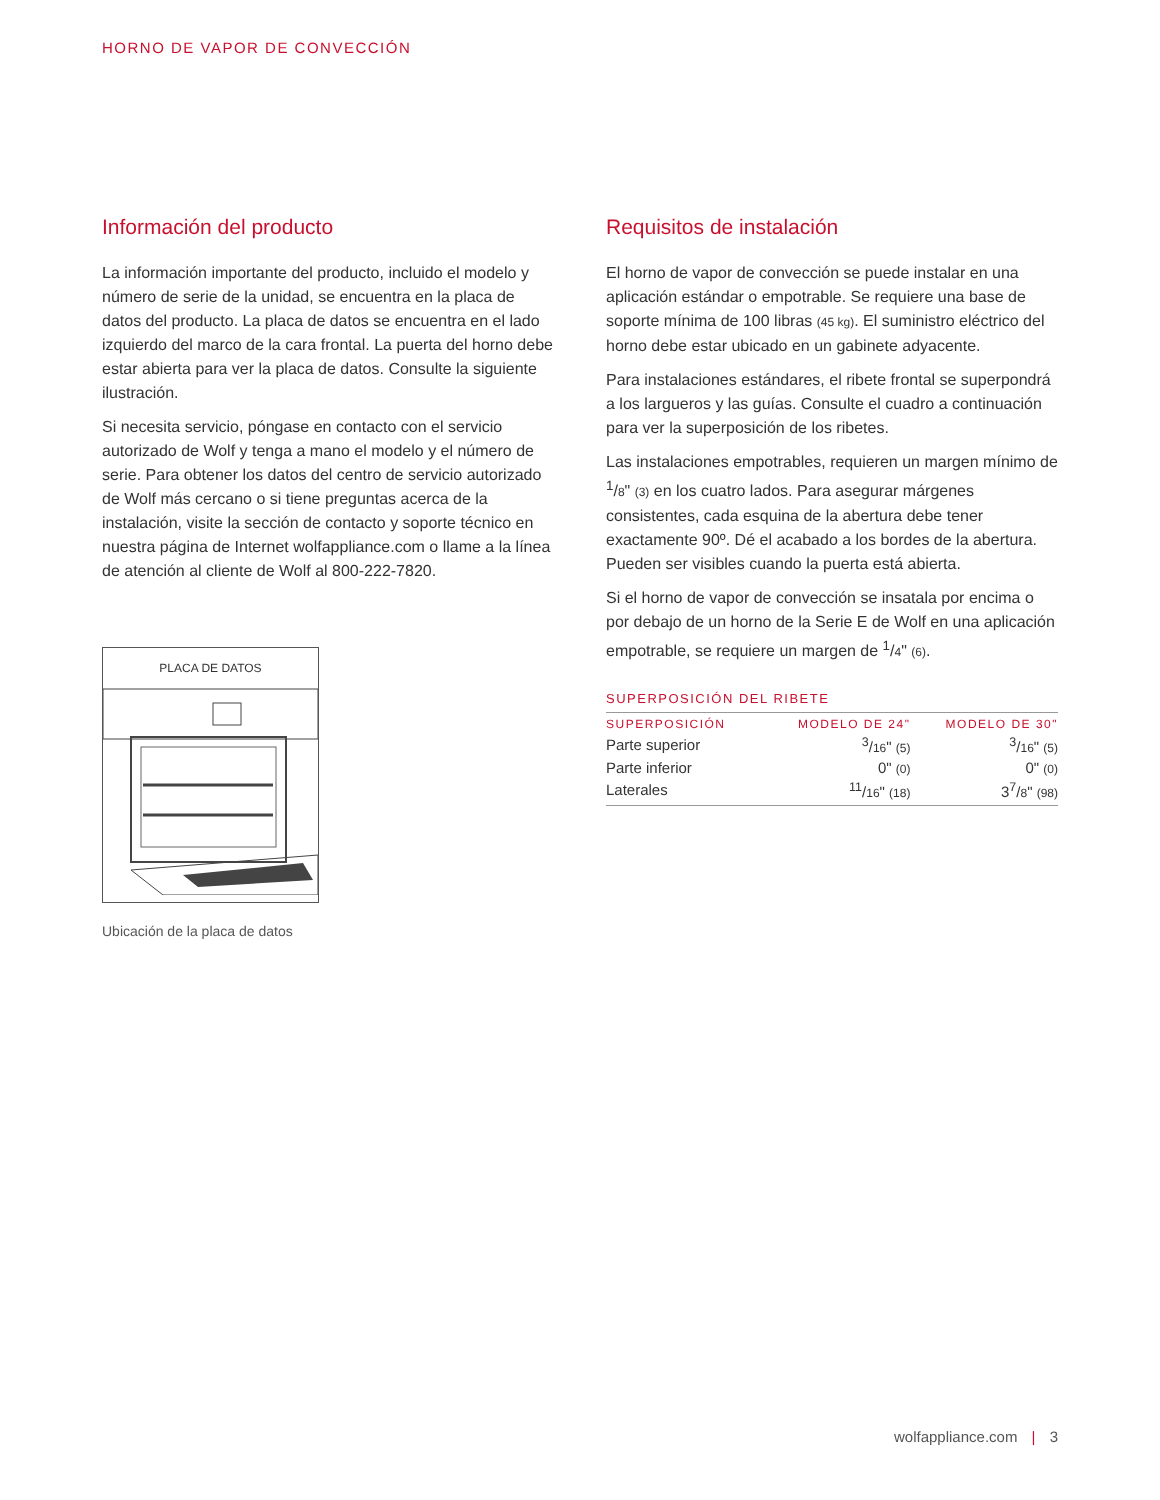HORNO DE VAPOR DE CONVECCIÓN
Información del producto
La información importante del producto, incluido el modelo y número de serie de la unidad, se encuentra en la placa de datos del producto. La placa de datos se encuentra en el lado izquierdo del marco de la cara frontal. La puerta del horno debe estar abierta para ver la placa de datos. Consulte la siguiente ilustración.
Si necesita servicio, póngase en contacto con el servicio autorizado de Wolf y tenga a mano el modelo y el número de serie. Para obtener los datos del centro de servicio autorizado de Wolf más cercano o si tiene preguntas acerca de la instalación, visite la sección de contacto y soporte técnico en nuestra página de Internet wolfappliance.com o llame a la línea de atención al cliente de Wolf al 800-222-7820.
PLACA DE DATOS
Ubicación de la placa de datos
Requisitos de instalación
El horno de vapor de convección se puede instalar en una aplicación estándar o empotrable. Se requiere una base de soporte mínima de 100 libras (45 kg). El suministro eléctrico del horno debe estar ubicado en un gabinete adyacente.
Para instalaciones estándares, el ribete frontal se superpondrá a los largueros y las guías. Consulte el cuadro a continuación para ver la superposición de los ribetes.
Las instalaciones empotrables, requieren un margen mínimo de <sup>1</sup>/8" (3) en los cuatro lados. Para asegurar márgenes consistentes, cada esquina de la abertura debe tener exactamente 90º. Dé el acabado a los bordes de la abertura. Pueden ser visibles cuando la puerta está abierta.
Si el horno de vapor de convección se insatala por encima o por debajo de un horno de la Serie E de Wolf en una aplicación empotrable, se requiere un margen de <sup>1</sup>/4" (6).
SUPERPOSICIÓN DEL RIBETE
| SUPERPOSICIÓN | MODELO DE 24" | MODELO DE 30" |
| --- | --- | --- |
| Parte superior | <sup>3</sup>/ 16 " (5) | <sup>3</sup>/ 16 " (5) |
| Parte inferior | 0" (0) | 0" (0) |
| Laterales | <sup>11</sup>/ 16 " (18) | 3<sup>7</sup>/ 8 " (98) |
wolfappliance.com | 3